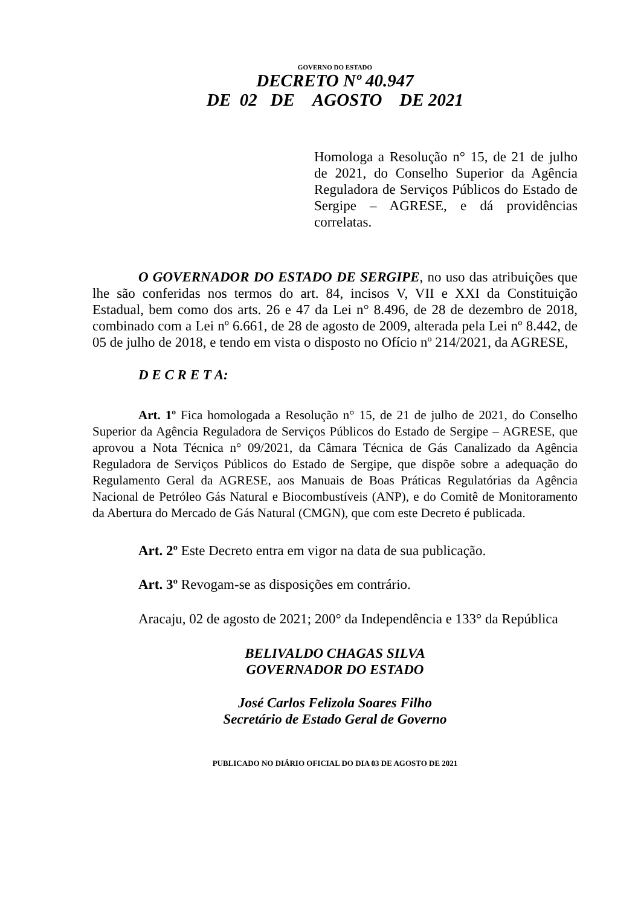GOVERNO DO ESTADO
DECRETO Nº 40.947
DE 02 DE AGOSTO DE 2021
Homologa a Resolução n° 15, de 21 de julho de 2021, do Conselho Superior da Agência Reguladora de Serviços Públicos do Estado de Sergipe – AGRESE, e dá providências correlatas.
O GOVERNADOR DO ESTADO DE SERGIPE, no uso das atribuições que lhe são conferidas nos termos do art. 84, incisos V, VII e XXI da Constituição Estadual, bem como dos arts. 26 e 47 da Lei n° 8.496, de 28 de dezembro de 2018, combinado com a Lei nº 6.661, de 28 de agosto de 2009, alterada pela Lei nº 8.442, de 05 de julho de 2018, e tendo em vista o disposto no Ofício nº 214/2021, da AGRESE,
D E C R E T A:
Art. 1º Fica homologada a Resolução n° 15, de 21 de julho de 2021, do Conselho Superior da Agência Reguladora de Serviços Públicos do Estado de Sergipe – AGRESE, que aprovou a Nota Técnica n° 09/2021, da Câmara Técnica de Gás Canalizado da Agência Reguladora de Serviços Públicos do Estado de Sergipe, que dispõe sobre a adequação do Regulamento Geral da AGRESE, aos Manuais de Boas Práticas Regulatórias da Agência Nacional de Petróleo Gás Natural e Biocombustíveis (ANP), e do Comitê de Monitoramento da Abertura do Mercado de Gás Natural (CMGN), que com este Decreto é publicada.
Art. 2º Este Decreto entra em vigor na data de sua publicação.
Art. 3º Revogam-se as disposições em contrário.
Aracaju, 02 de agosto de 2021; 200° da Independência e 133° da República
BELIVALDO CHAGAS SILVA
GOVERNADOR DO ESTADO
José Carlos Felizola Soares Filho
Secretário de Estado Geral de Governo
PUBLICADO NO DIÁRIO OFICIAL DO DIA 03 DE AGOSTO DE 2021